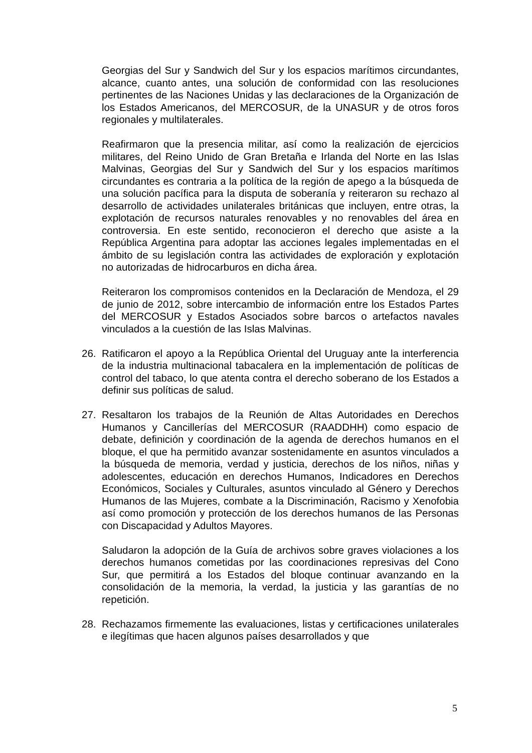Georgias del Sur y Sandwich del Sur y los espacios marítimos circundantes, alcance, cuanto antes, una solución de conformidad con las resoluciones pertinentes de las Naciones Unidas y las declaraciones de la Organización de los Estados Americanos, del MERCOSUR, de la UNASUR y de otros foros regionales y multilaterales.
Reafirmaron que la presencia militar, así como la realización de ejercicios militares, del Reino Unido de Gran Bretaña e Irlanda del Norte en las Islas Malvinas, Georgias del Sur y Sandwich del Sur y los espacios marítimos circundantes es contraria a la política de la región de apego a la búsqueda de una solución pacífica para la disputa de soberanía y reiteraron su rechazo al desarrollo de actividades unilaterales británicas que incluyen, entre otras, la explotación de recursos naturales renovables y no renovables del área en controversia. En este sentido, reconocieron el derecho que asiste a la República Argentina para adoptar las acciones legales implementadas en el ámbito de su legislación contra las actividades de exploración y explotación no autorizadas de hidrocarburos en dicha área.
Reiteraron los compromisos contenidos en la Declaración de Mendoza, el 29 de junio de 2012, sobre intercambio de información entre los Estados Partes del MERCOSUR y Estados Asociados sobre barcos o artefactos navales vinculados a la cuestión de las Islas Malvinas.
26. Ratificaron el apoyo a la República Oriental del Uruguay ante la interferencia de la industria multinacional tabacalera en la implementación de políticas de control del tabaco, lo que atenta contra el derecho soberano de los Estados a definir sus políticas de salud.
27. Resaltaron los trabajos de la Reunión de Altas Autoridades en Derechos Humanos y Cancillerías del MERCOSUR (RAADDHH) como espacio de debate, definición y coordinación de la agenda de derechos humanos en el bloque, el que ha permitido avanzar sostenidamente en asuntos vinculados a la búsqueda de memoria, verdad y justicia, derechos de los niños, niñas y adolescentes, educación en derechos Humanos, Indicadores en Derechos Económicos, Sociales y Culturales, asuntos vinculado al Género y Derechos Humanos de las Mujeres, combate a la Discriminación, Racismo y Xenofobia así como promoción y protección de los derechos humanos de las Personas con Discapacidad y Adultos Mayores.
Saludaron la adopción de la Guía de archivos sobre graves violaciones a los derechos humanos cometidas por las coordinaciones represivas del Cono Sur, que permitirá a los Estados del bloque continuar avanzando en la consolidación de la memoria, la verdad, la justicia y las garantías de no repetición.
28. Rechazamos firmemente las evaluaciones, listas y certificaciones unilaterales e ilegítimas que hacen algunos países desarrollados y que
5